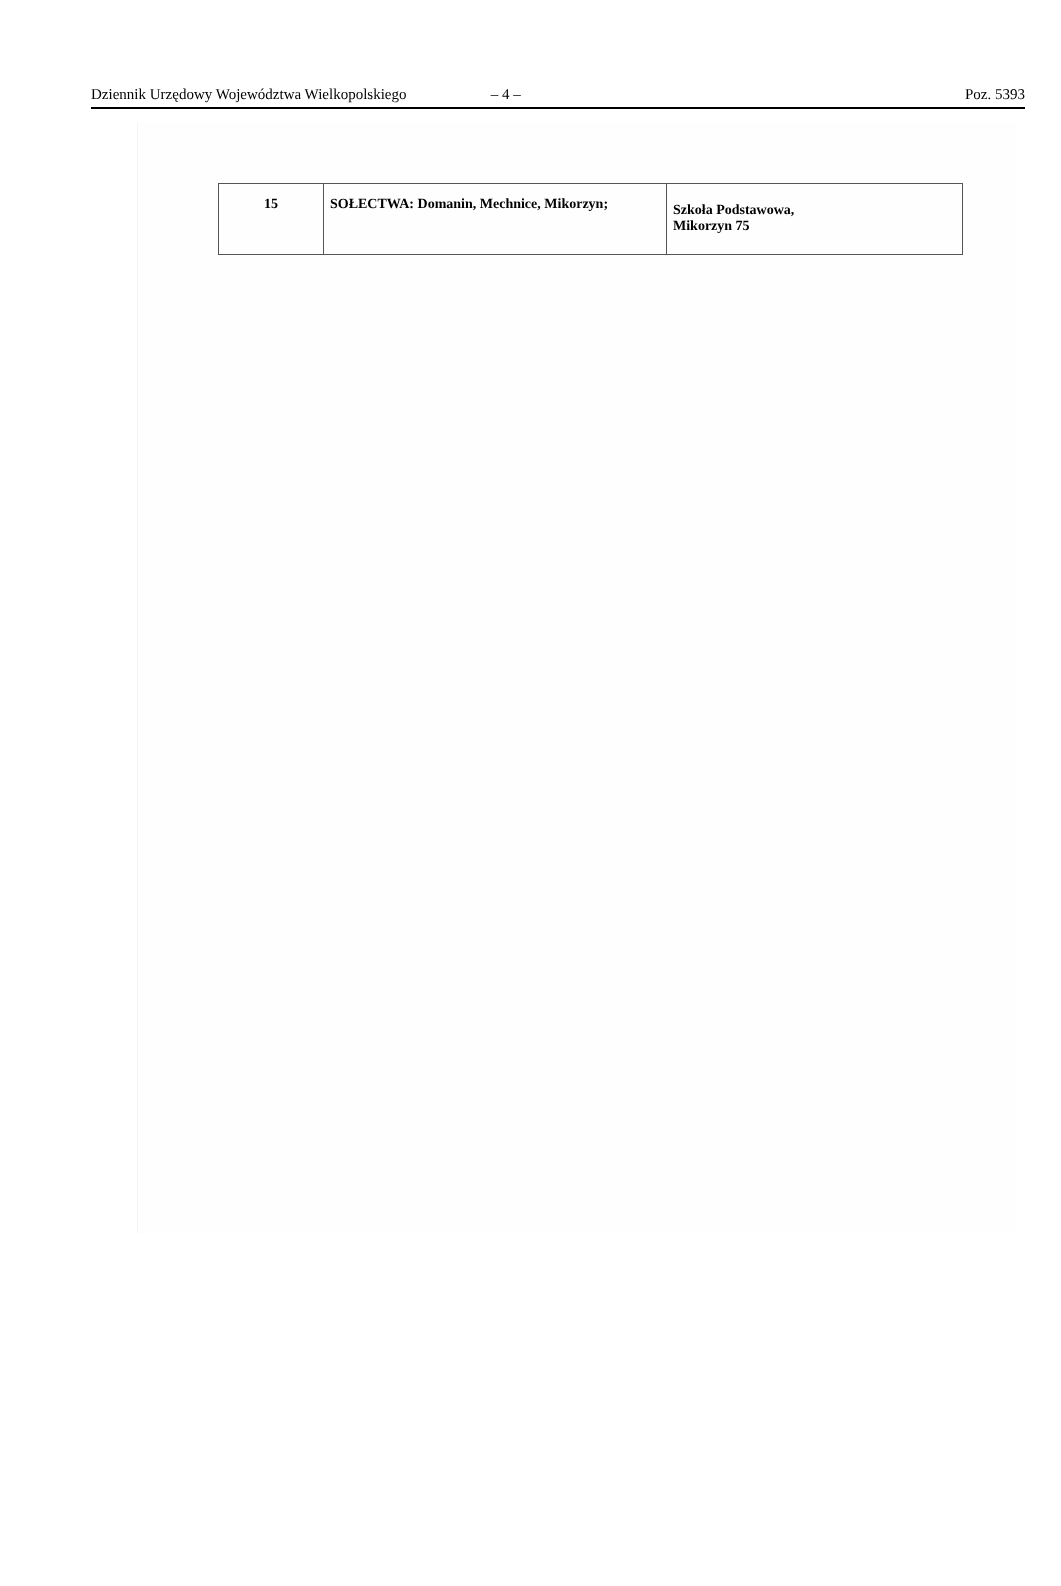Dziennik Urzędowy Województwa Wielkopolskiego – 4 – Poz. 5393
| 15 | SOŁECTWA: Domanin, Mechnice, Mikorzyn; | Szkoła Podstawowa, Mikorzyn 75 |